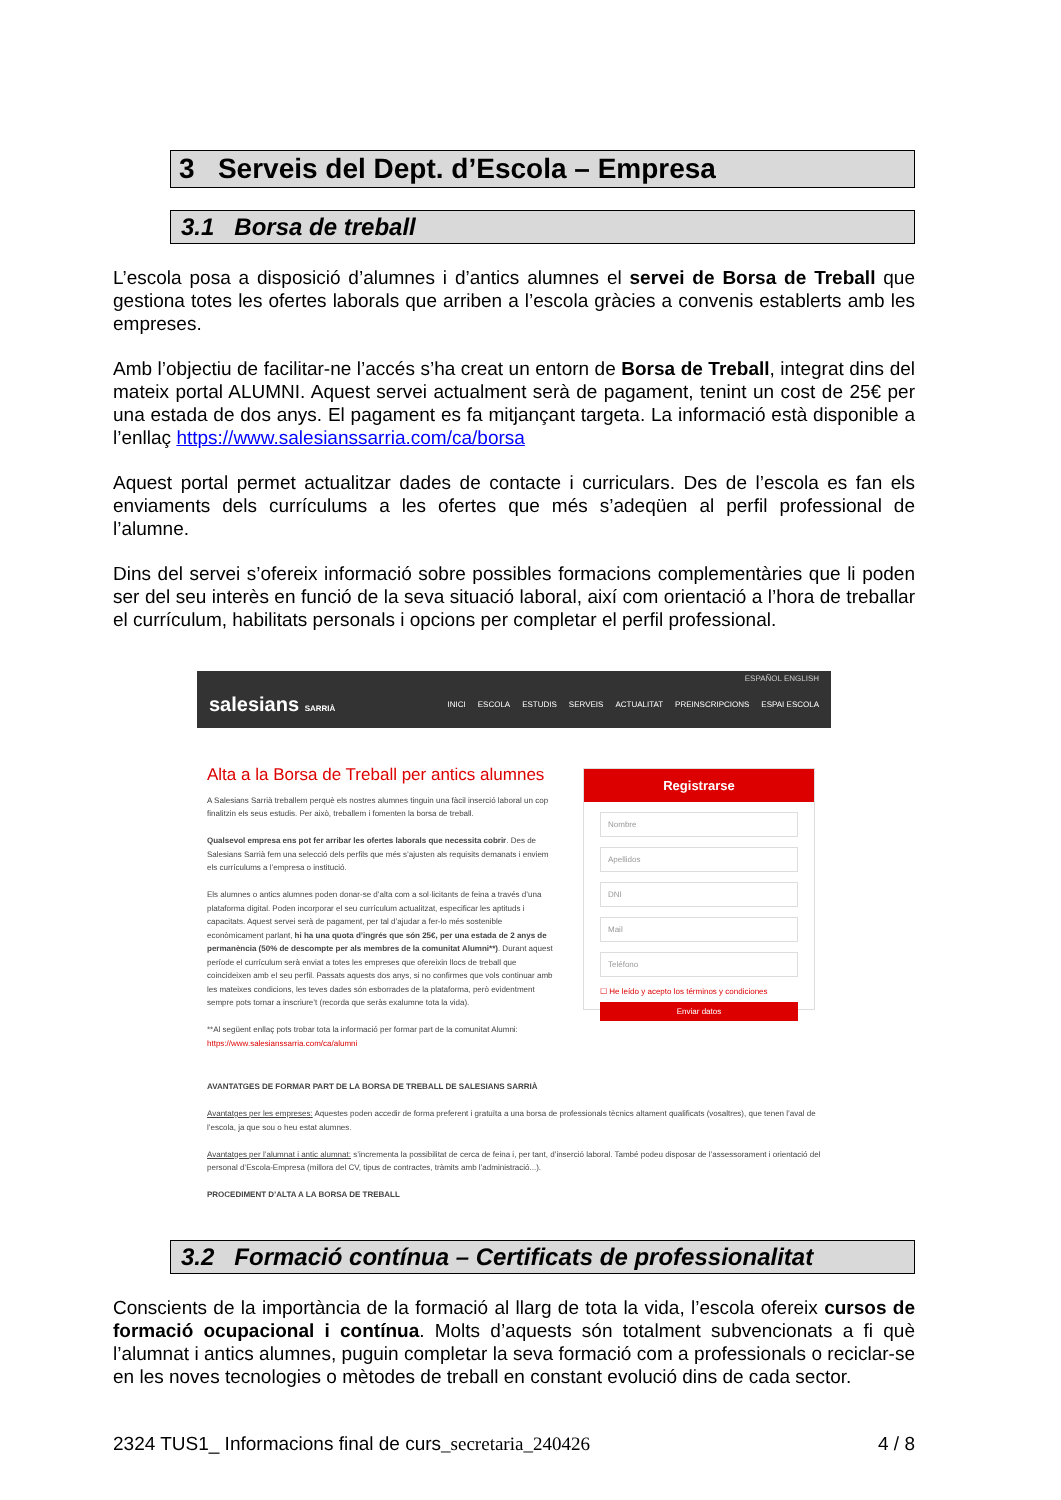3 Serveis del Dept. d’Escola – Empresa
3.1 Borsa de treball
L’escola posa a disposició d’alumnes i d’antics alumnes el servei de Borsa de Treball que gestiona totes les ofertes laborals que arriben a l’escola gràcies a convenis establerts amb les empreses.
Amb l’objectiu de facilitar-ne l’accés s’ha creat un entorn de Borsa de Treball, integrat dins del mateix portal ALUMNI. Aquest servei actualment serà de pagament, tenint un cost de 25€ per una estada de dos anys. El pagament es fa mitjançant targeta. La informació està disponible a l’enllaç https://www.salesianssarria.com/ca/borsa
Aquest portal permet actualitzar dades de contacte i curriculars. Des de l’escola es fan els enviaments dels currículums a les ofertes que més s’adeqüen al perfil professional de l’alumne.
Dins del servei s’ofereix informació sobre possibles formacions complementàries que li poden ser del seu interès en funció de la seva situació laboral, així com orientació a l’hora de treballar el currículum, habilitats personals i opcions per completar el perfil professional.
ESPAÑOL ENGLISH
salesians SARRIÀ
INICI ESCOLA ESTUDIS SERVEIS ACTUALITAT PREINSCRIPCIONS ESPAI ESCOLA
Alta a la Borsa de Treball per antics alumnes
A Salesians Sarrià treballem perquè els nostres alumnes tinguin una fàcil inserció laboral un cop finalitzin els seus estudis. Per això, treballem i fomenten la borsa de treball.
Qualsevol empresa ens pot fer arribar les ofertes laborals que necessita cobrir. Des de Salesians Sarrià fem una selecció dels perfils que més s’ajusten als requisits demanats i enviem els currículums a l’empresa o institució.
Els alumnes o antics alumnes poden donar-se d’alta com a sol·licitants de feina a través d’una plataforma digital. Poden incorporar el seu currículum actualitzat, especificar les aptituds i capacitats. Aquest servei serà de pagament, per tal d’ajudar a fer-lo més sostenible econòmicament parlant, hi ha una quota d’ingrés que són 25€, per una estada de 2 anys de permanència (50% de descompte per als membres de la comunitat Alumni**). Durant aquest període el currículum serà enviat a totes les empreses que ofereixin llocs de treball que coincideixen amb el seu perfil. Passats aquests dos anys, si no confirmes que vols continuar amb les mateixes condicions, les teves dades són esborrades de la plataforma, però evidentment sempre pots tornar a inscriure’t (recorda que seràs exalumne tota la vida).
**Al següent enllaç pots trobar tota la informació per formar part de la comunitat Alumni: https://www.salesianssarria.com/ca/alumni
Registrarse
Nombre
Apellidos
DNI
Mail
Teléfono
☐ He leído y acepto los términos y condiciones
Enviar datos
AVANTATGES DE FORMAR PART DE LA BORSA DE TREBALL DE SALESIANS SARRIÀ
Avantatges per les empreses: Aquestes poden accedir de forma preferent i gratuïta a una borsa de professionals tècnics altament qualificats (vosaltres), que tenen l’aval de l’escola, ja que sou o heu estat alumnes.
Avantatges per l’alumnat i antic alumnat: s’incrementa la possibilitat de cerca de feina i, per tant, d’inserció laboral. També podeu disposar de l’assessorament i orientació del personal d’Escola-Empresa (millora del CV, tipus de contractes, tràmits amb l’administració...).
PROCEDIMENT D’ALTA A LA BORSA DE TREBALL
3.2 Formació contínua – Certificats de professionalitat
Conscients de la importància de la formació al llarg de tota la vida, l’escola ofereix cursos de formació ocupacional i contínua. Molts d’aquests són totalment subvencionats a fi què l’alumnat i antics alumnes, puguin completar la seva formació com a professionals o reciclar-se en les noves tecnologies o mètodes de treball en constant evolució dins de cada sector.
2324 TUS1_ Informacions final de curs_secretaria_240426 4 / 8